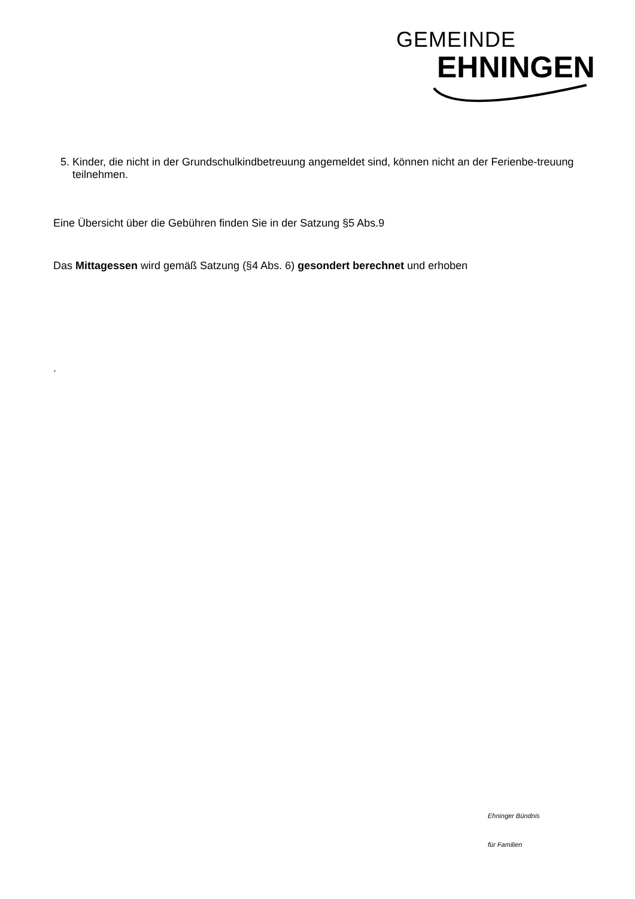GEMEINDE
EHNINGEN
5. Kinder, die nicht in der Grundschulkindbetreuung angemeldet sind, können nicht an der Ferienbe-treuung teilnehmen.
Eine Übersicht über die Gebühren finden Sie in der Satzung §5 Abs.9
Das Mittagessen wird gemäß Satzung (§4 Abs. 6) gesondert berechnet und erhoben
.
Ehninger Bündnis
für Familien